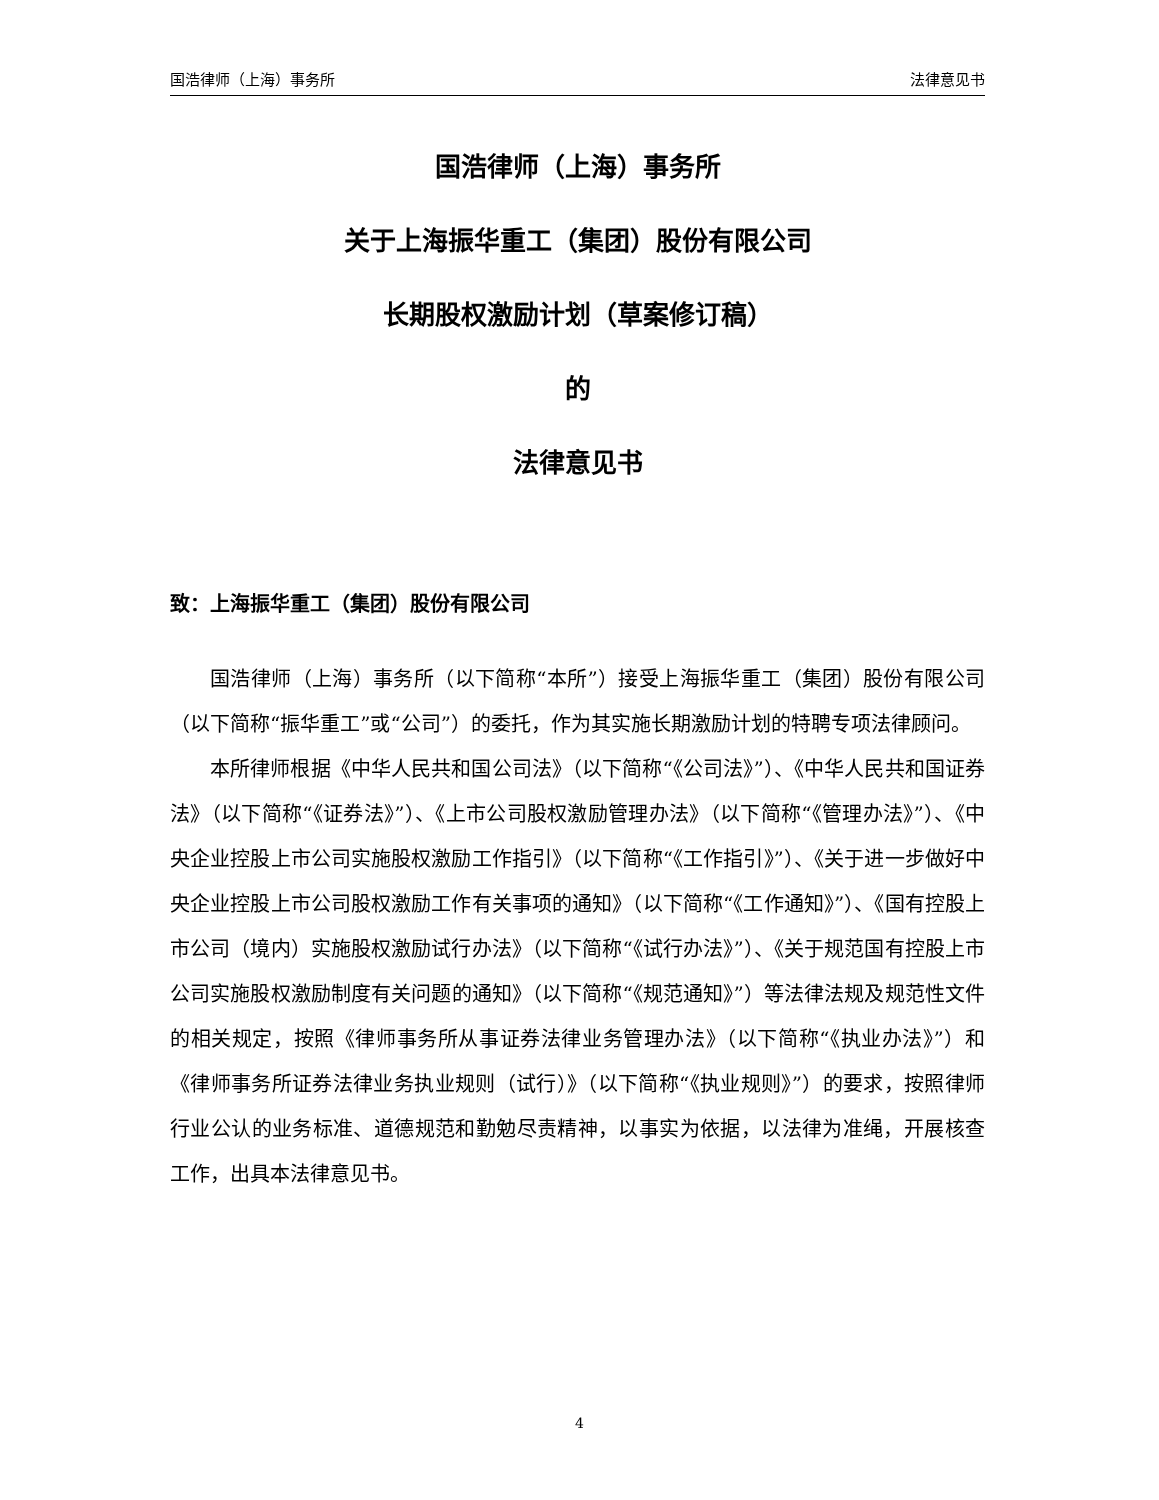国浩律师（上海）事务所 法律意见书
国浩律师（上海）事务所
关于上海振华重工（集团）股份有限公司
长期股权激励计划（草案修订稿）
的
法律意见书
致：上海振华重工（集团）股份有限公司
国浩律师（上海）事务所（以下简称“本所”）接受上海振华重工（集团）股份有限公司（以下简称“振华重工”或“公司”）的委托，作为其实施长期激励计划的特聘专项法律顾问。
本所律师根据《中华人民共和国公司法》（以下简称“《公司法》”）、《中华人民共和国证券法》（以下简称“《证券法》”）、《上市公司股权激励管理办法》（以下简称“《管理办法》”）、《中央企业控股上市公司实施股权激励工作指引》（以下简称“《工作指引》”）、《关于进一步做好中央企业控股上市公司股权激励工作有关事项的通知》（以下简称“《工作通知》”）、《国有控股上市公司（境内）实施股权激励试行办法》（以下简称“《试行办法》”）、《关于规范国有控股上市公司实施股权激励制度有关问题的通知》（以下简称“《规范通知》”）等法律法规及规范性文件的相关规定，按照《律师事务所从事证券法律业务管理办法》（以下简称“《执业办法》”）和《律师事务所证券法律业务执业规则（试行）》（以下简称“《执业规则》”）的要求，按照律师行业公认的业务标准、道德规范和勤勉尽责精神，以事实为依据，以法律为准绳，开展核查工作，出具本法律意见书。
4